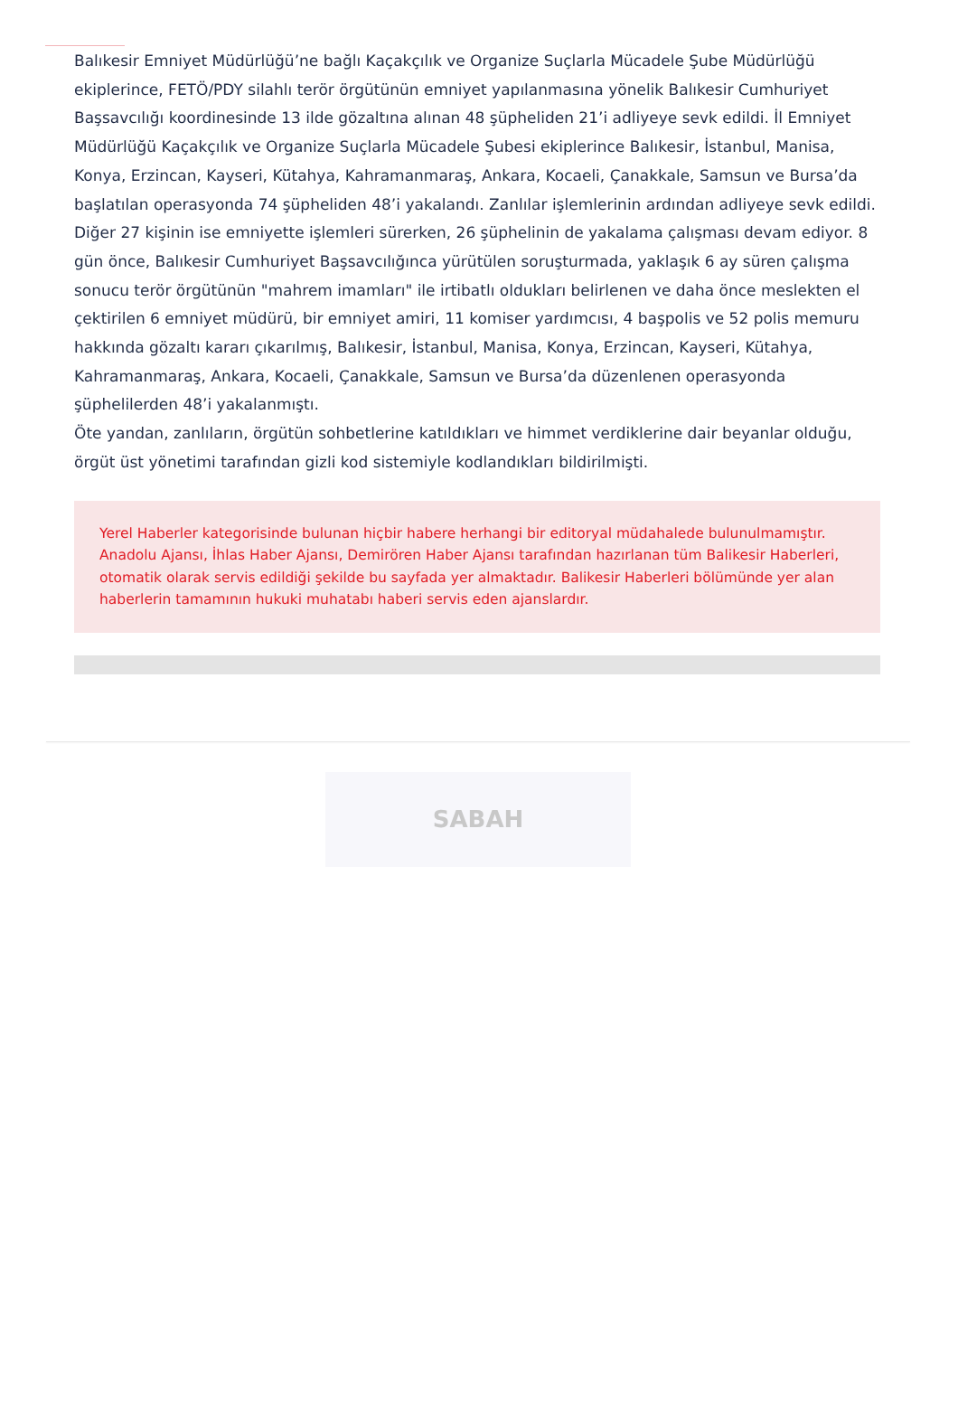Balıkesir Emniyet Müdürlüğü’ne bağlı Kaçakçılık ve Organize Suçlarla Mücadele Şube Müdürlüğü ekiplerince, FETÖ/PDY silahlı terör örgütünün emniyet yapılanmasına yönelik Balıkesir Cumhuriyet Başsavcılığı koordinesinde 13 ilde gözaltına alınan 48 şüpheliden 21’i adliyeye sevk edildi. İl Emniyet Müdürlüğü Kaçakçılık ve Organize Suçlarla Mücadele Şubesi ekiplerince Balıkesir, İstanbul, Manisa, Konya, Erzincan, Kayseri, Kütahya, Kahramanmaraş, Ankara, Kocaeli, Çanakkale, Samsun ve Bursa’da başlatılan operasyonda 74 şüpheliden 48’i yakalandı. Zanlılar işlemlerinin ardından adliyeye sevk edildi. Diğer 27 kişinin ise emniyette işlemleri sürerken, 26 şüphelinin de yakalama çalışması devam ediyor. 8 gün önce, Balıkesir Cumhuriyet Başsavcılığınca yürütülen soruşturmada, yaklaşık 6 ay süren çalışma sonucu terör örgütünün "mahrem imamları" ile irtibatlı oldukları belirlenen ve daha önce meslekten el çektirilen 6 emniyet müdürü, bir emniyet amiri, 11 komiser yardımcısı, 4 başpolis ve 52 polis memuru hakkında gözaltı kararı çıkarılmış, Balıkesir, İstanbul, Manisa, Konya, Erzincan, Kayseri, Kütahya, Kahramanmaraş, Ankara, Kocaeli, Çanakkale, Samsun ve Bursa’da düzenlenen operasyonda şüphelilerden 48’i yakalanmıştı.
Öte yandan, zanlıların, örgütün sohbetlerine katıldıkları ve himmet verdiklerine dair beyanlar olduğu, örgüt üst yönetimi tarafından gizli kod sistemiyle kodlandıkları bildirilmişti.
Yerel Haberler kategorisinde bulunan hiçbir habere herhangi bir editoryal müdahalede bulunulmamıştır. Anadolu Ajansı, İhlas Haber Ajansı, Demirören Haber Ajansı tarafından hazırlanan tüm Balikesir Haberleri, otomatik olarak servis edildiği şekilde bu sayfada yer almaktadır. Balikesir Haberleri bölümünde yer alan haberlerin tamamının hukuki muhatabı haberi servis eden ajanslardır.
SABAH